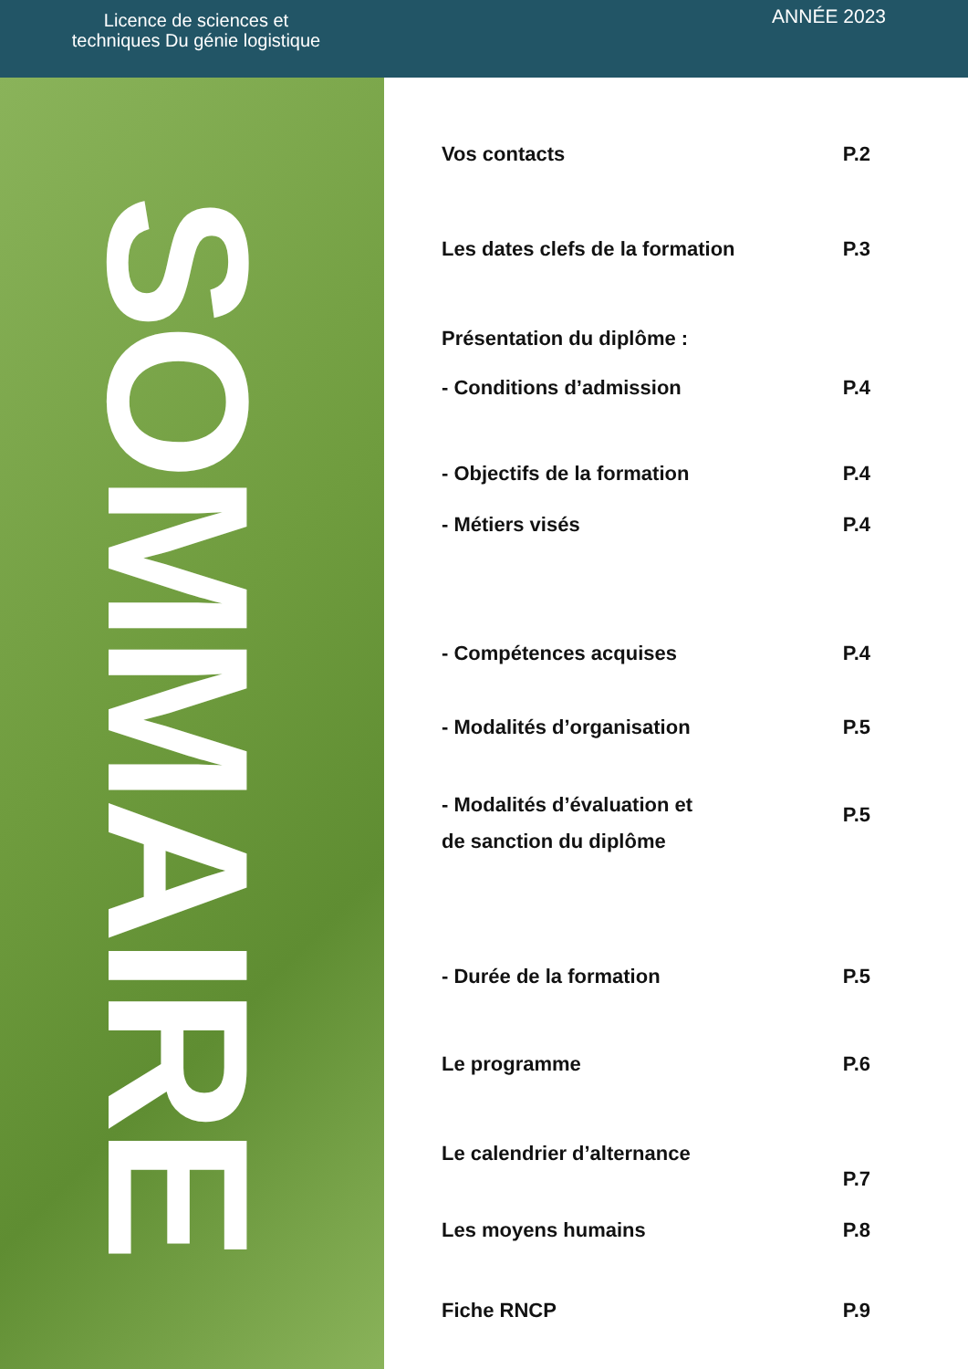Licence de sciences et
techniques Du génie logistique
ANNÉE 2023
SOMMAIRE
Vos contacts P.2
Les dates clefs de la formation P.3
Présentation du diplôme :
- Conditions d’admission P.4
- Objectifs de la formation P.4
- Métiers visés P.4
- Compétences acquises P.4
- Modalités d’organisation P.5
- Modalités d’évaluation et
de sanction du diplôme P.5
- Durée de la formation P.5
Le programme P.6
Le calendrier d’alternance P.7
Les moyens humains P.8
Fiche RNCP P.9